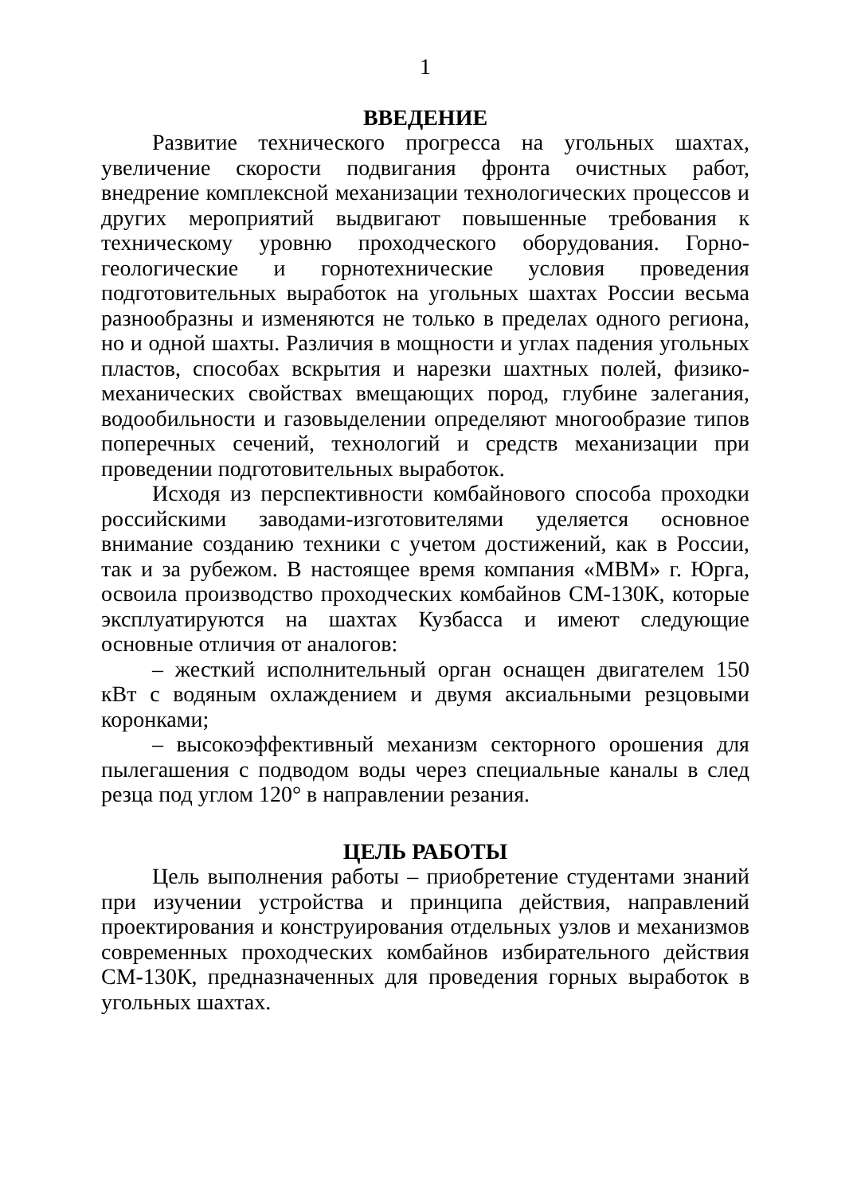1
ВВЕДЕНИЕ
Развитие технического прогресса на угольных шахтах, увеличение скорости подвигания фронта очистных работ, внедрение комплексной механизации технологических процессов и других мероприятий выдвигают повышенные требования к техническому уровню проходческого оборудования. Горно-геологические и горнотехнические условия проведения подготовительных выработок на угольных шахтах России весьма разнообразны и изменяются не только в пределах одного региона, но и одной шахты. Различия в мощности и углах падения угольных пластов, способах вскрытия и нарезки шахтных полей, физико-механических свойствах вмещающих пород, глубине залегания, водообильности и газовыделении определяют многообразие типов поперечных сечений, технологий и средств механизации при проведении подготовительных выработок.
Исходя из перспективности комбайнового способа проходки российскими заводами-изготовителями уделяется основное внимание созданию техники с учетом достижений, как в России, так и за рубежом. В настоящее время компания «МВМ» г. Юрга, освоила производство проходческих комбайнов СМ-130К, которые эксплуатируются на шахтах Кузбасса и имеют следующие основные отличия от аналогов:
– жесткий исполнительный орган оснащен двигателем 150 кВт с водяным охлаждением и двумя аксиальными резцовыми коронками;
– высокоэффективный механизм секторного орошения для пылегашения с подводом воды через специальные каналы в след резца под углом 120° в направлении резания.
ЦЕЛЬ РАБОТЫ
Цель выполнения работы – приобретение студентами знаний при изучении устройства и принципа действия, направлений проектирования и конструирования отдельных узлов и механизмов современных проходческих комбайнов избирательного действия СМ-130К, предназначенных для проведения горных выработок в угольных шахтах.